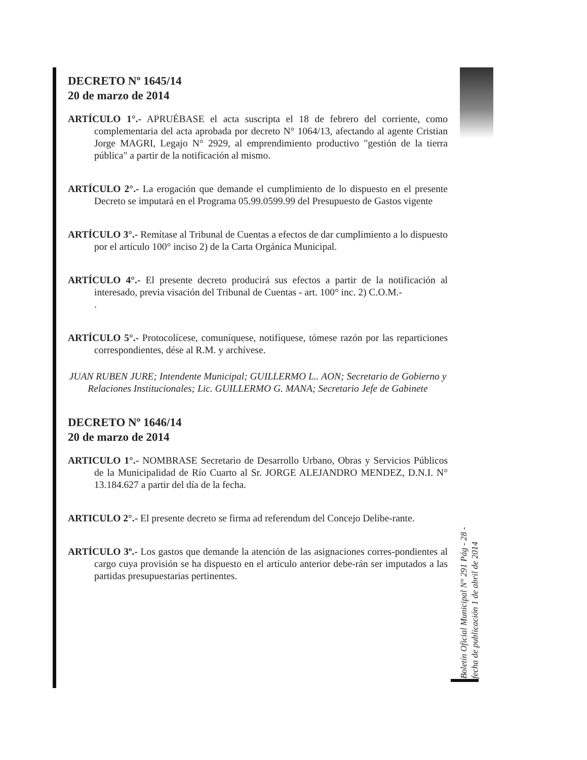DECRETO Nº 1645/14
20 de marzo de 2014
ARTÍCULO 1°.- APRUÉBASE el acta suscripta el 18 de febrero del corriente, como complementaria del acta aprobada por decreto N° 1064/13, afectando al agente Cristian Jorge MAGRI, Legajo N° 2929, al emprendimiento productivo "gestión de la tierra pública" a partir de la notificación al mismo.
ARTÍCULO 2°.- La erogación que demande el cumplimiento de lo dispuesto en el presente Decreto se imputará en el Programa 05.99.0599.99 del Presupuesto de Gastos vigente
ARTÍCULO 3°.- Remítase al Tribunal de Cuentas a efectos de dar cumplimiento a lo dispuesto por el artículo 100° inciso 2) de la Carta Orgánica Municipal.
ARTÍCULO 4°.- El presente decreto producirá sus efectos a partir de la notificación al interesado, previa visación del Tribunal de Cuentas - art. 100° inc. 2) C.O.M.-
.
ARTÍCULO 5°.- Protocolícese, comuníquese, notifíquese, tómese razón por las reparticiones correspondientes, dése al R.M. y archívese.
JUAN RUBEN JURE; Intendente Municipal; GUILLERMO L.. AON; Secretario de Gobierno y Relaciones Institucionales; Lic. GUILLERMO G. MANA; Secretario Jefe de Gabinete
DECRETO Nº 1646/14
20 de marzo de 2014
ARTICULO 1°.- NOMBRASE Secretario de Desarrollo Urbano, Obras y Servicios Públicos de la Municipalidad de Río Cuarto al Sr. JORGE ALEJANDRO MENDEZ, D.N.I. N° 13.184.627 a partir del día de la fecha.
ARTICULO 2°.- El presente decreto se firma ad referendum del Concejo Delibe-rante.
ARTÍCULO 3º.- Los gastos que demande la atención de las asignaciones corres-pondientes al cargo cuya provisión se ha dispuesto en el artículo anterior debe-rán ser imputados a las partidas presupuestarias pertinentes.
Boletín Oficial Municipal N° 291 Pág - 28 -
fecha de publicación 1 de abril de 2014